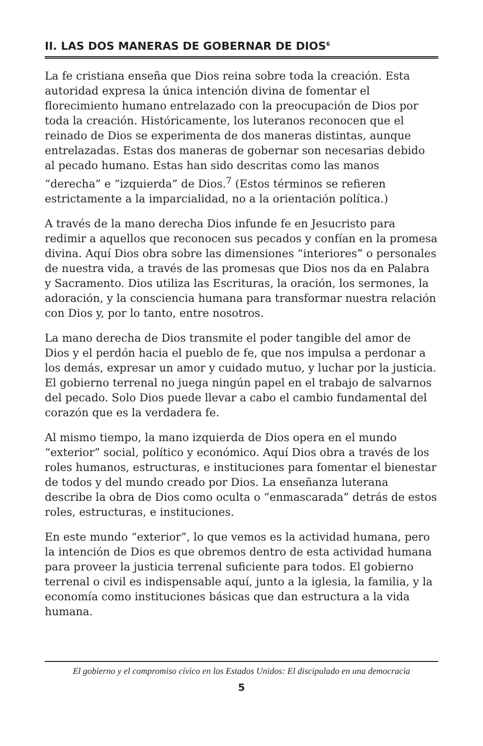II. LAS DOS MANERAS DE GOBERNAR DE DIOS<sup>6</sup>
La fe cristiana enseña que Dios reina sobre toda la creación. Esta autoridad expresa la única intención divina de fomentar el florecimiento humano entrelazado con la preocupación de Dios por toda la creación. Históricamente, los luteranos reconocen que el reinado de Dios se experimenta de dos maneras distintas, aunque entrelazadas. Estas dos maneras de gobernar son necesarias debido al pecado humano. Estas han sido descritas como las manos “derecha” e “izquierda” de Dios.<sup>7</sup> (Estos términos se refieren estrictamente a la imparcialidad, no a la orientación política.)
A través de la mano derecha Dios infunde fe en Jesucristo para redimir a aquellos que reconocen sus pecados y confían en la promesa divina. Aquí Dios obra sobre las dimensiones “interiores” o personales de nuestra vida, a través de las promesas que Dios nos da en Palabra y Sacramento. Dios utiliza las Escrituras, la oración, los sermones, la adoración, y la consciencia humana para transformar nuestra relación con Dios y, por lo tanto, entre nosotros.
La mano derecha de Dios transmite el poder tangible del amor de Dios y el perdón hacia el pueblo de fe, que nos impulsa a perdonar a los demás, expresar un amor y cuidado mutuo, y luchar por la justicia. El gobierno terrenal no juega ningún papel en el trabajo de salvarnos del pecado. Solo Dios puede llevar a cabo el cambio fundamental del corazón que es la verdadera fe.
Al mismo tiempo, la mano izquierda de Dios opera en el mundo “exterior” social, político y económico. Aquí Dios obra a través de los roles humanos, estructuras, e instituciones para fomentar el bienestar de todos y del mundo creado por Dios. La enseñanza luterana describe la obra de Dios como oculta o “enmascarada” detrás de estos roles, estructuras, e instituciones.
En este mundo “exterior”, lo que vemos es la actividad humana, pero la intención de Dios es que obremos dentro de esta actividad humana para proveer la justicia terrenal suficiente para todos. El gobierno terrenal o civil es indispensable aquí, junto a la iglesia, la familia, y la economía como instituciones básicas que dan estructura a la vida humana.
El gobierno y el compromiso cívico en los Estados Unidos: El discipulado en una democracia
5